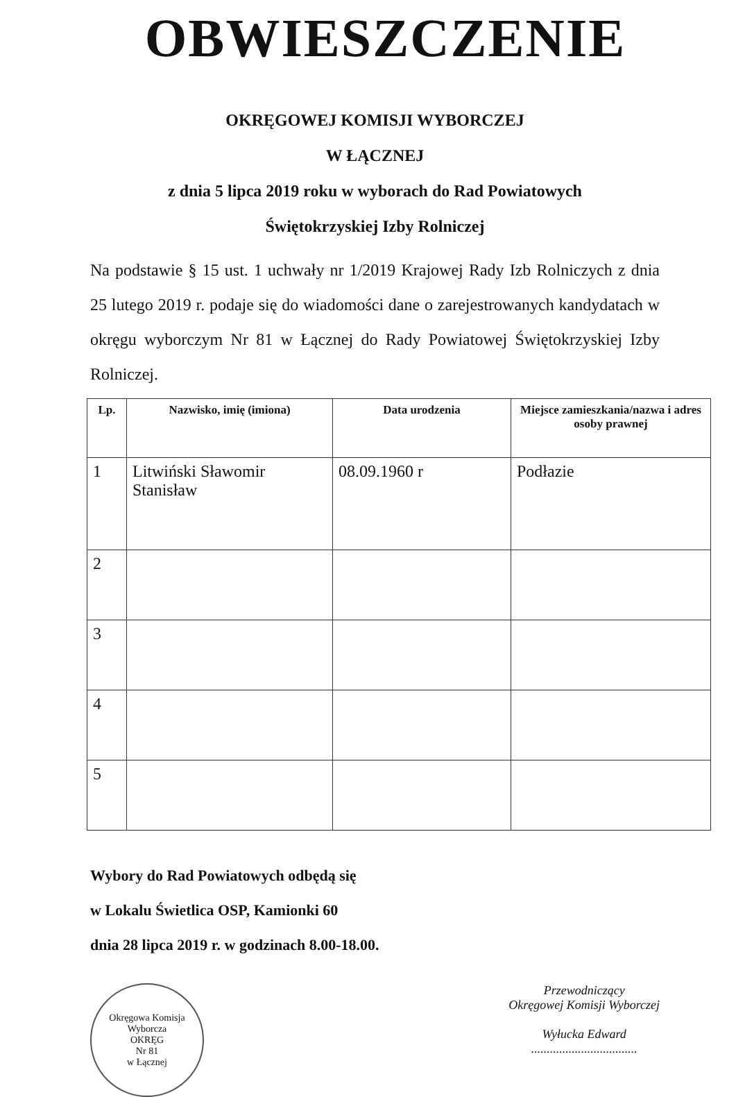OBWIESZCZENIE
OKRĘGOWEJ KOMISJI WYBORCZEJ
W ŁĄCZNEJ
z dnia 5 lipca 2019 roku w wyborach do Rad Powiatowych
Świętokrzyskiej Izby Rolniczej
Na podstawie § 15 ust. 1 uchwały nr 1/2019 Krajowej Rady Izb Rolniczych z dnia 25 lutego 2019 r. podaje się do wiadomości dane o zarejestrowanych kandydatach w okręgu wyborczym Nr 81 w Łącznej do Rady Powiatowej Świętokrzyskiej Izby Rolniczej.
| Lp. | Nazwisko, imię (imiona) | Data urodzenia | Miejsce zamieszkania/nazwa i adres osoby prawnej |
| --- | --- | --- | --- |
| 1 | Litwiński Sławomir Stanisław | 08.09.1960 r | Podłazie |
| 2 | | | |
| 3 | | | |
| 4 | | | |
| 5 | | | |
Wybory do Rad Powiatowych odbędą się
w Lokalu Świetlica OSP, Kamionki 60
dnia 28 lipca 2019 r. w godzinach 8.00-18.00.
Okręgowa Komisja Wyborcza
OKRĘG
Nr 81
w Łącznej
Przewodniczący
Okręgowej Komisji Wyborczej
Wyłucka Edward
..................................